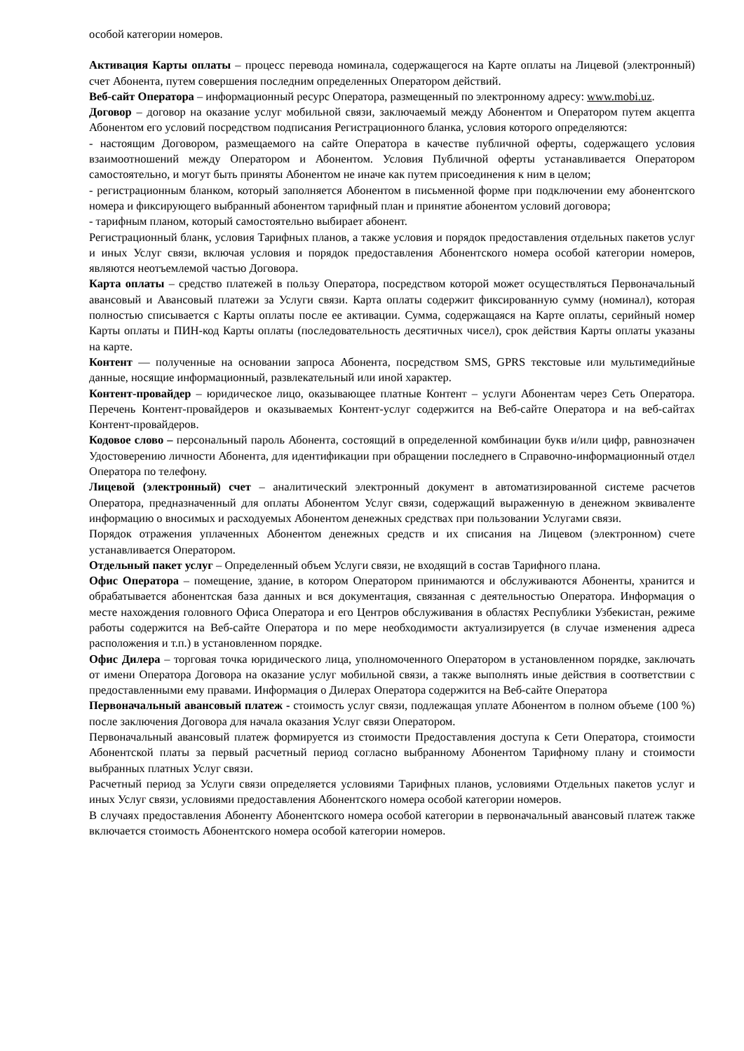особой категории номеров.
Активация Карты оплаты – процесс перевода номинала, содержащегося на Карте оплаты на Лицевой (электронный) счет Абонента, путем совершения последним определенных Оператором действий.
Веб-сайт Оператора – информационный ресурс Оператора, размещенный по электронному адресу: www.mobi.uz.
Договор – договор на оказание услуг мобильной связи, заключаемый между Абонентом и Оператором путем акцепта Абонентом его условий посредством подписания Регистрационного бланка, условия которого определяются:
- настоящим Договором, размещаемого на сайте Оператора в качестве публичной оферты, содержащего условия взаимоотношений между Оператором и Абонентом. Условия Публичной оферты устанавливается Оператором самостоятельно, и могут быть приняты Абонентом не иначе как путем присоединения к ним в целом;
- регистрационным бланком, который заполняется Абонентом в письменной форме при подключении ему абонентского номера и фиксирующего выбранный абонентом тарифный план и принятие абонентом условий договора;
- тарифным планом, который самостоятельно выбирает абонент.
Регистрационный бланк, условия Тарифных планов, а также условия и порядок предоставления отдельных пакетов услуг и иных Услуг связи, включая условия и порядок предоставления Абонентского номера особой категории номеров, являются неотъемлемой частью Договора.
Карта оплаты – средство платежей в пользу Оператора, посредством которой может осуществляться Первоначальный авансовый и Авансовый платежи за Услуги связи. Карта оплаты содержит фиксированную сумму (номинал), которая полностью списывается с Карты оплаты после ее активации. Сумма, содержащаяся на Карте оплаты, серийный номер Карты оплаты и ПИН-код Карты оплаты (последовательность десятичных чисел), срок действия Карты оплаты указаны на карте.
Контент — полученные на основании запроса Абонента, посредством SMS, GPRS текстовые или мультимедийные данные, носящие информационный, развлекательный или иной характер.
Контент-провайдер – юридическое лицо, оказывающее платные Контент – услуги Абонентам через Сеть Оператора. Перечень Контент-провайдеров и оказываемых Контент-услуг содержится на Веб-сайте Оператора и на веб-сайтах Контент-провайдеров.
Кодовое слово – персональный пароль Абонента, состоящий в определенной комбинации букв и/или цифр, равнозначен Удостоверению личности Абонента, для идентификации при обращении последнего в Справочно-информационный отдел Оператора по телефону.
Лицевой (электронный) счет – аналитический электронный документ в автоматизированной системе расчетов Оператора, предназначенный для оплаты Абонентом Услуг связи, содержащий выраженную в денежном эквиваленте информацию о вносимых и расходуемых Абонентом денежных средствах при пользовании Услугами связи.
Порядок отражения уплаченных Абонентом денежных средств и их списания на Лицевом (электронном) счете устанавливается Оператором.
Отдельный пакет услуг – Определенный объем Услуги связи, не входящий в состав Тарифного плана.
Офис Оператора – помещение, здание, в котором Оператором принимаются и обслуживаются Абоненты, хранится и обрабатывается абонентская база данных и вся документация, связанная с деятельностью Оператора. Информация о месте нахождения головного Офиса Оператора и его Центров обслуживания в областях Республики Узбекистан, режиме работы содержится на Веб-сайте Оператора и по мере необходимости актуализируется (в случае изменения адреса расположения и т.п.) в установленном порядке.
Офис Дилера – торговая точка юридического лица, уполномоченного Оператором в установленном порядке, заключать от имени Оператора Договора на оказание услуг мобильной связи, а также выполнять иные действия в соответствии с предоставленными ему правами. Информация о Дилерах Оператора содержится на Веб-сайте Оператора
Первоначальный авансовый платеж - стоимость услуг связи, подлежащая уплате Абонентом в полном объеме (100 %) после заключения Договора для начала оказания Услуг связи Оператором.
Первоначальный авансовый платеж формируется из стоимости Предоставления доступа к Сети Оператора, стоимости Абонентской платы за первый расчетный период согласно выбранному Абонентом Тарифному плану и стоимости выбранных платных Услуг связи.
Расчетный период за Услуги связи определяется условиями Тарифных планов, условиями Отдельных пакетов услуг и иных Услуг связи, условиями предоставления Абонентского номера особой категории номеров.
В случаях предоставления Абоненту Абонентского номера особой категории в первоначальный авансовый платеж также включается стоимость Абонентского номера особой категории номеров.